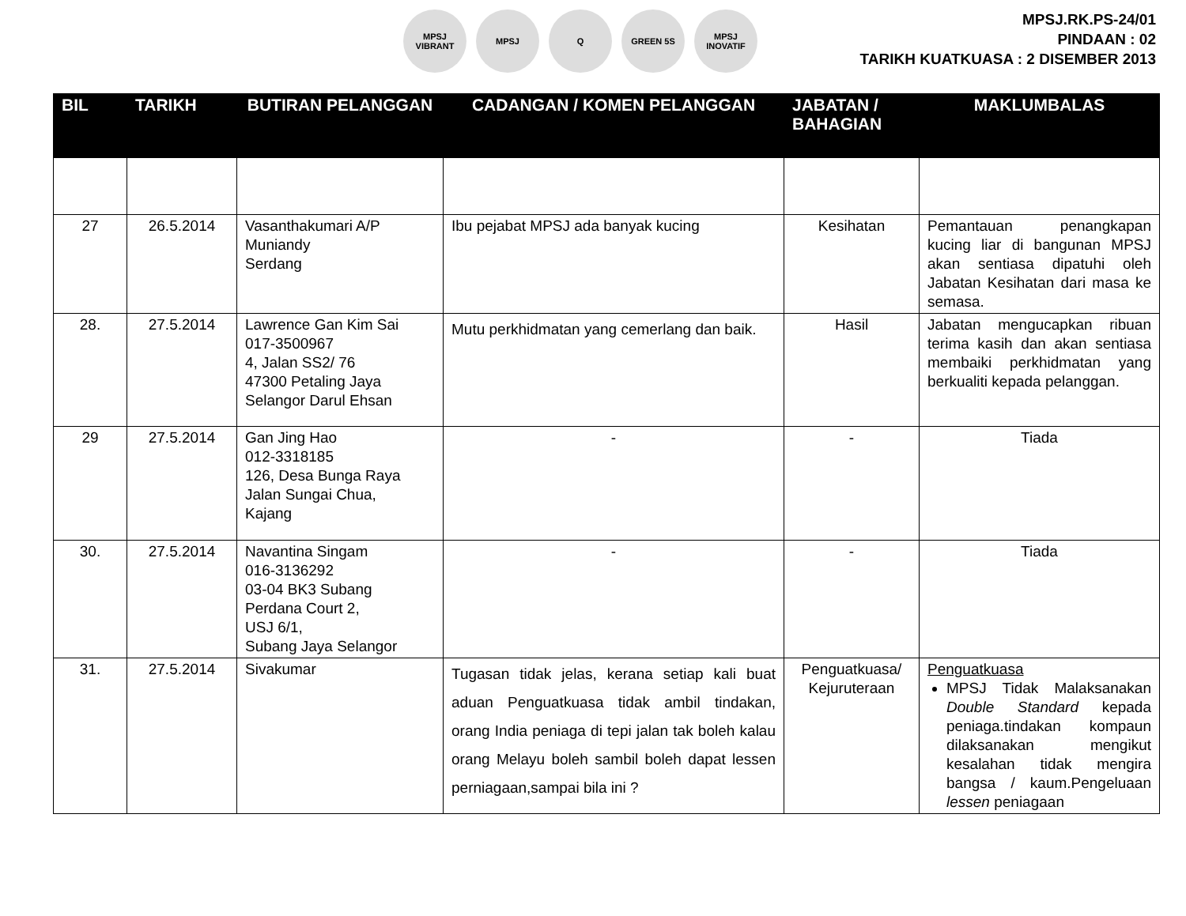MPSJ VIBRANT MPSJ Q GREEN 5S
MPSJ INOVATIF
MPSJ.RK.PS-24/01
PINDAAN : 02
TARIKH KUATKUASA : 2 DISEMBER 2013
| BIL | TARIKH | BUTIRAN PELANGGAN | CADANGAN / KOMEN PELANGGAN | JABATAN / BAHAGIAN | MAKLUMBALAS |
| --- | --- | --- | --- | --- | --- |
| 27 | 26.5.2014 | Vasanthakumari A/P Muniandy Serdang | Ibu pejabat MPSJ ada banyak kucing | Kesihatan | Pemantauan penangkapan kucing liar di bangunan MPSJ akan sentiasa dipatuhi oleh Jabatan Kesihatan dari masa ke semasa. |
| 28. | 27.5.2014 | Lawrence Gan Kim Sai 017-3500967 4, Jalan SS2/ 76 47300 Petaling Jaya Selangor Darul Ehsan | Mutu perkhidmatan yang cemerlang dan baik. | Hasil | Jabatan mengucapkan ribuan terima kasih dan akan sentiasa membaiki perkhidmatan yang berkualiti kepada pelanggan. |
| 29 | 27.5.2014 | Gan Jing Hao 012-3318185 126, Desa Bunga Raya Jalan Sungai Chua, Kajang | - | - | Tiada |
| 30. | 27.5.2014 | Navantina Singam 016-3136292 03-04 BK3 Subang Perdana Court 2, USJ 6/1, Subang Jaya Selangor | - | - | Tiada |
| 31. | 27.5.2014 | Sivakumar | Tugasan tidak jelas, kerana setiap kali buat aduan Penguatkuasa tidak ambil tindakan, orang India peniaga di tepi jalan tak boleh kalau orang Melayu boleh sambil boleh dapat lessen perniagaan,sampai bila ini ? | Penguatkuasa/ Kejuruteraan | Penguatkuasa MPSJ Tidak Malaksanakan Double Standard kepada peniaga.tindakan kompaun dilaksanakan mengikut kesalahan tidak mengira bangsa / kaum.Pengeluaan lessen peniagaan |